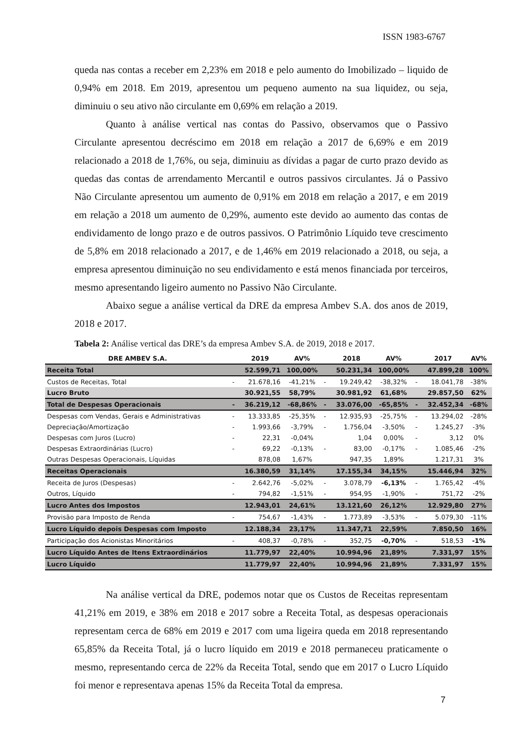ISSN 1983-6767
queda nas contas a receber em 2,23% em 2018 e pelo aumento do Imobilizado – liquido de 0,94% em 2018. Em 2019, apresentou um pequeno aumento na sua liquidez, ou seja, diminuiu o seu ativo não circulante em 0,69% em relação a 2019.
Quanto à análise vertical nas contas do Passivo, observamos que o Passivo Circulante apresentou decréscimo em 2018 em relação a 2017 de 6,69% e em 2019 relacionado a 2018 de 1,76%, ou seja, diminuiu as dívidas a pagar de curto prazo devido as quedas das contas de arrendamento Mercantil e outros passivos circulantes. Já o Passivo Não Circulante apresentou um aumento de 0,91% em 2018 em relação a 2017, e em 2019 em relação a 2018 um aumento de 0,29%, aumento este devido ao aumento das contas de endividamento de longo prazo e de outros passivos. O Patrimônio Líquido teve crescimento de 5,8% em 2018 relacionado a 2017, e de 1,46% em 2019 relacionado a 2018, ou seja, a empresa apresentou diminuição no seu endividamento e está menos financiada por terceiros, mesmo apresentando ligeiro aumento no Passivo Não Circulante.
Abaixo segue a análise vertical da DRE da empresa Ambev S.A. dos anos de 2019, 2018 e 2017.
Tabela 2: Análise vertical das DRE’s da empresa Ambev S.A. de 2019, 2018 e 2017.
| DRE AMBEV S.A. | | 2019 | AV% | | 2018 | AV% | | 2017 | AV% |
| --- | --- | --- | --- | --- | --- | --- | --- | --- | --- |
| Receita Total | | 52.599,71 | 100,00% | | 50.231,34 | 100,00% | | 47.899,28 | 100% |
| Custos de Receitas, Total | - | 21.678,16 | -41,21% | - | 19.249,42 | -38,32% | - | 18.041,78 | -38% |
| Lucro Bruto | | 30.921,55 | 58,79% | | 30.981,92 | 61,68% | | 29.857,50 | 62% |
| Total de Despesas Operacionais | - | 36.219,12 | -68,86% | - | 33.076,00 | -65,85% | - | 32.452,34 | -68% |
| Despesas com Vendas, Gerais e Administrativas | - | 13.333,85 | -25,35% | - | 12.935,93 | -25,75% | - | 13.294,02 | -28% |
| Depreciação/Amortização | - | 1.993,66 | -3,79% | - | 1.756,04 | -3,50% | - | 1.245,27 | -3% |
| Despesas com Juros (Lucro) | - | 22,31 | -0,04% | | 1,04 | 0,00% | - | 3,12 | 0% |
| Despesas Extraordinárias (Lucro) | - | 69,22 | -0,13% | - | 83,00 | -0,17% | - | 1.085,46 | -2% |
| Outras Despesas Operacionais, Líquidas | | 878,08 | 1,67% | | 947,35 | 1,89% | | 1.217,31 | 3% |
| Receitas Operacionais | | 16.380,59 | 31,14% | | 17.155,34 | 34,15% | | 15.446,94 | 32% |
| Receita de Juros (Despesas) | - | 2.642,76 | -5,02% | - | 3.078,79 | -6,13% | - | 1.765,42 | -4% |
| Outros, Líquido | - | 794,82 | -1,51% | - | 954,95 | -1,90% | - | 751,72 | -2% |
| Lucro Antes dos Impostos | | 12.943,01 | 24,61% | | 13.121,60 | 26,12% | | 12.929,80 | 27% |
| Provisão para Imposto de Renda | - | 754,67 | -1,43% | - | 1.773,89 | -3,53% | - | 5.079,30 | -11% |
| Lucro Líquido depois Despesas com Imposto | | 12.188,34 | 23,17% | | 11.347,71 | 22,59% | | 7.850,50 | 16% |
| Participação dos Acionistas Minoritários | - | 408,37 | -0,78% | - | 352,75 | -0,70% | - | 518,53 | -1% |
| Lucro Líquido Antes de Itens Extraordinários | | 11.779,97 | 22,40% | | 10.994,96 | 21,89% | | 7.331,97 | 15% |
| Lucro Líquido | | 11.779,97 | 22,40% | | 10.994,96 | 21,89% | | 7.331,97 | 15% |
Na análise vertical da DRE, podemos notar que os Custos de Receitas representam 41,21% em 2019, e 38% em 2018 e 2017 sobre a Receita Total, as despesas operacionais representam cerca de 68% em 2019 e 2017 com uma ligeira queda em 2018 representando 65,85% da Receita Total, já o lucro líquido em 2019 e 2018 permaneceu praticamente o mesmo, representando cerca de 22% da Receita Total, sendo que em 2017 o Lucro Líquido foi menor e representava apenas 15% da Receita Total da empresa.
7